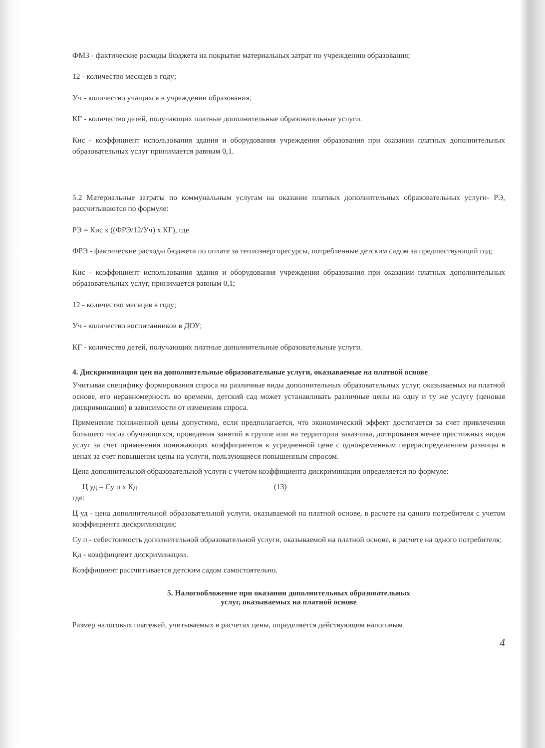ФМЗ - фактические расходы бюджета на покрытие материальных затрат по учреждению образования;
12 - количество месяцев в году;
Уч - количество учащихся в учреждении образования;
КГ - количество детей, получающих платные дополнительные образовательные услуги.
Кис - коэффициент использования здания и оборудования учреждения образования при оказании платных дополнительных образовательных услуг принимается равным 0,1.
5.2 Материальные затраты по коммунальным услугам на оказание платных дополнительных образовательных услуги- РЭ, рассчитываются по формуле:
РЭ = Кис х ((ФРЭ/12/Уч) х КГ), где
ФРЭ - фактические расходы бюджета по оплате за теплоэнергоресурсы, потребленные детским садом за предшествующий год;
Кис - коэффициент использования здания и оборудования учреждения образования при оказании платных дополнительных образовательных услуг, принимается равным 0,1;
12 - количество месяцев в году;
Уч - количество воспитанников в ДОУ;
КГ - количество детей, получающих платные дополнительные образовательные услуги.
4. Дискриминация цен на дополнительные образовательные услуги, оказываемые на платной основе
Учитывая специфику формирования спроса на различные виды дополнительных образовательных услуг, оказываемых на платной основе, его неравномерность во времени, детский сад может устанавливать различные цены на одну и ту же услугу (ценовая дискриминация) в зависимости от изменения спроса.
Применение пониженной цены допустимо, если предполагается, что экономический эффект достигается за счет привлечения большего числа обучающихся, проведения занятий в группе или на территории заказчика, дотирования менее престижных видов услуг за счет применения понижающих коэффициентов к усредненной цене с одновременным перераспределением разницы в ценах за счет повышения цены на услуги, пользующиеся повышенным спросом.
Цена дополнительной образовательной услуги с учетом коэффициента дискриминации определяется по формуле:
Ц уд = Су п х Кд (13)
где:
Ц уд - цена дополнительной образовательной услуги, оказываемой на платной основе, в расчете на одного потребителя с учетом коэффициента дискриминации;
Су п - себестоимость дополнительной образовательной услуги, оказываемой на платной основе, в расчете на одного потребителя;
Кд - коэффициент дискриминации.
Коэффициент рассчитывается детским садом самостоятельно.
5. Налогообложение при оказании дополнительных образовательных
услуг, оказываемых на платной основе
Размер налоговых платежей, учитываемых в расчетах цены, определяется действующим налоговым
4